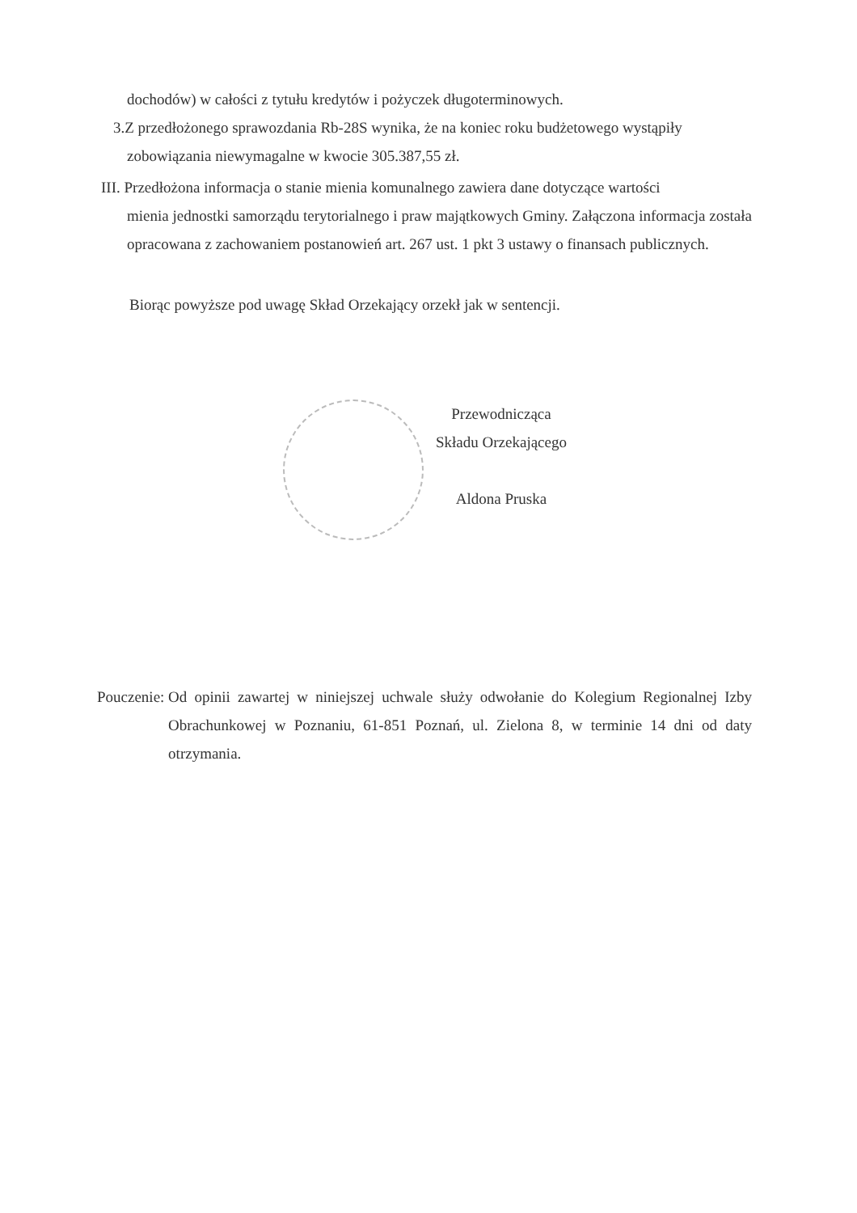dochodów) w całości z tytułu kredytów i pożyczek długoterminowych.
3.Z przedłożonego sprawozdania Rb-28S wynika, że na koniec roku budżetowego wystąpiły
zobowiązania niewymagalne w kwocie 305.387,55 zł.
III. Przedłożona informacja o stanie mienia komunalnego zawiera dane dotyczące wartości
mienia jednostki samorządu terytorialnego i praw majątkowych Gminy. Załączona informacja została opracowana z zachowaniem postanowień art. 267 ust. 1 pkt 3 ustawy o finansach publicznych.
Biorąc powyższe pod uwagę Skład Orzekający orzekł jak w sentencji.
Przewodnicząca
Składu Orzekającego
Aldona Pruska
Pouczenie: Od opinii zawartej w niniejszej uchwale służy odwołanie do Kolegium Regionalnej Izby Obrachunkowej w Poznaniu, 61-851 Poznań, ul. Zielona 8, w terminie 14 dni od daty otrzymania.